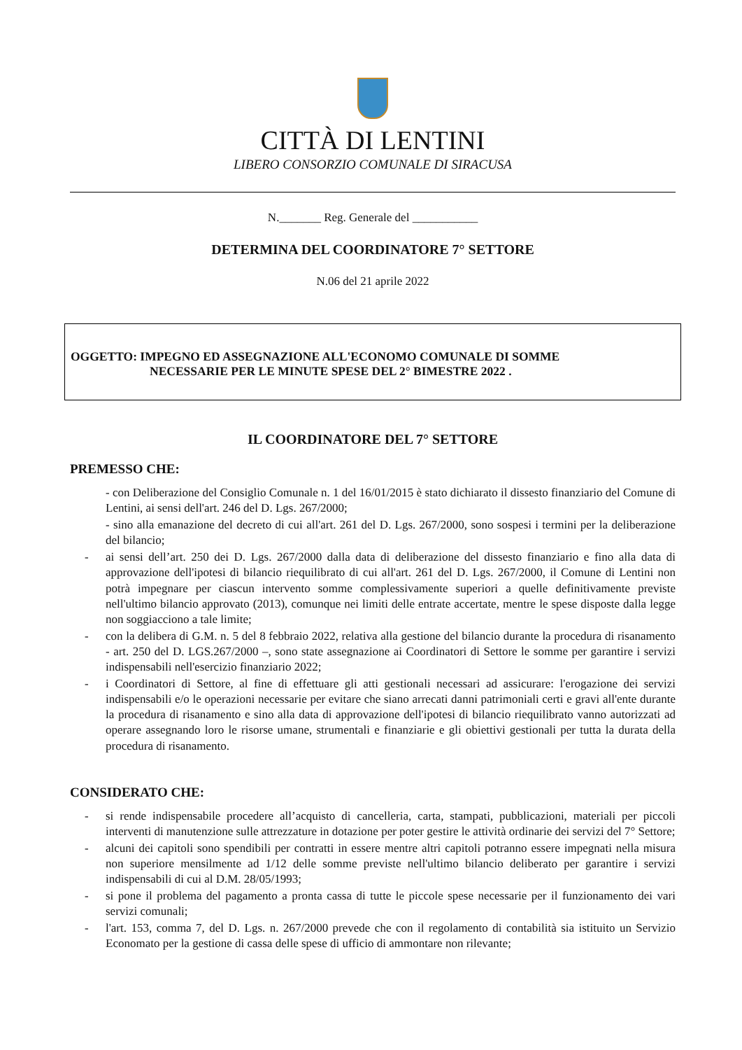CITTÀ DI LENTINI
LIBERO CONSORZIO COMUNALE DI SIRACUSA
N._______ Reg. Generale del ___________
DETERMINA DEL COORDINATORE 7° SETTORE
N.06 del 21 aprile 2022
OGGETTO: IMPEGNO ED ASSEGNAZIONE ALL'ECONOMO COMUNALE DI SOMME
NECESSARIE PER LE MINUTE SPESE DEL 2° BIMESTRE 2022 .
IL COORDINATORE DEL 7° SETTORE
PREMESSO CHE:
- con Deliberazione del Consiglio Comunale n. 1 del 16/01/2015 è stato dichiarato il dissesto finanziario del Comune di Lentini, ai sensi dell'art. 246 del D. Lgs. 267/2000;
- sino alla emanazione del decreto di cui all'art. 261 del D. Lgs. 267/2000, sono sospesi i termini per la deliberazione del bilancio;
- ai sensi dell’art. 250 dei D. Lgs. 267/2000 dalla data di deliberazione del dissesto finanziario e fino alla data di approvazione dell'ipotesi di bilancio riequilibrato di cui all'art. 261 del D. Lgs. 267/2000, il Comune di Lentini non potrà impegnare per ciascun intervento somme complessivamente superiori a quelle definitivamente previste nell'ultimo bilancio approvato (2013), comunque nei limiti delle entrate accertate, mentre le spese disposte dalla legge non soggiacciono a tale limite;
- con la delibera di G.M. n. 5 del 8 febbraio 2022, relativa alla gestione del bilancio durante la procedura di risanamento - art. 250 del D. LGS.267/2000 –, sono state assegnazione ai Coordinatori di Settore le somme per garantire i servizi indispensabili nell'esercizio finanziario 2022;
- i Coordinatori di Settore, al fine di effettuare gli atti gestionali necessari ad assicurare: l'erogazione dei servizi indispensabili e/o le operazioni necessarie per evitare che siano arrecati danni patrimoniali certi e gravi all'ente durante la procedura di risanamento e sino alla data di approvazione dell'ipotesi di bilancio riequilibrato vanno autorizzati ad operare assegnando loro le risorse umane, strumentali e finanziarie e gli obiettivi gestionali per tutta la durata della procedura di risanamento.
CONSIDERATO CHE:
- si rende indispensabile procedere all’acquisto di cancelleria, carta, stampati, pubblicazioni, materiali per piccoli interventi di manutenzione sulle attrezzature in dotazione per poter gestire le attività ordinarie dei servizi del 7° Settore;
- alcuni dei capitoli sono spendibili per contratti in essere mentre altri capitoli potranno essere impegnati nella misura non superiore mensilmente ad 1/12 delle somme previste nell'ultimo bilancio deliberato per garantire i servizi indispensabili di cui al D.M. 28/05/1993;
- si pone il problema del pagamento a pronta cassa di tutte le piccole spese necessarie per il funzionamento dei vari servizi comunali;
- l'art. 153, comma 7, del D. Lgs. n. 267/2000 prevede che con il regolamento di contabilità sia istituito un Servizio Economato per la gestione di cassa delle spese di ufficio di ammontare non rilevante;